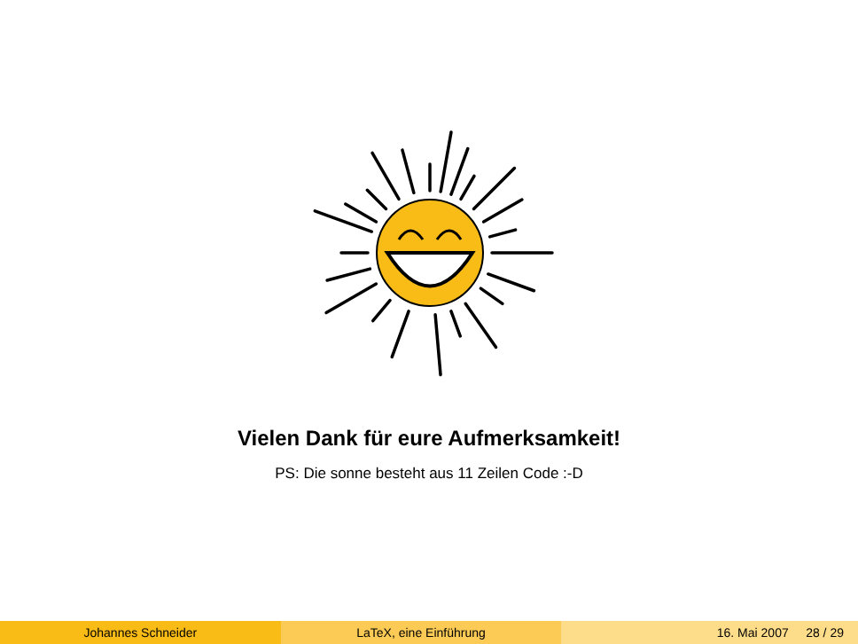Vielen Dank für eure Aufmerksamkeit!
PS: Die sonne besteht aus 11 Zeilen Code :-D
Johannes Schneider LaTeX, eine Einführung 16. Mai 2007 28 / 29